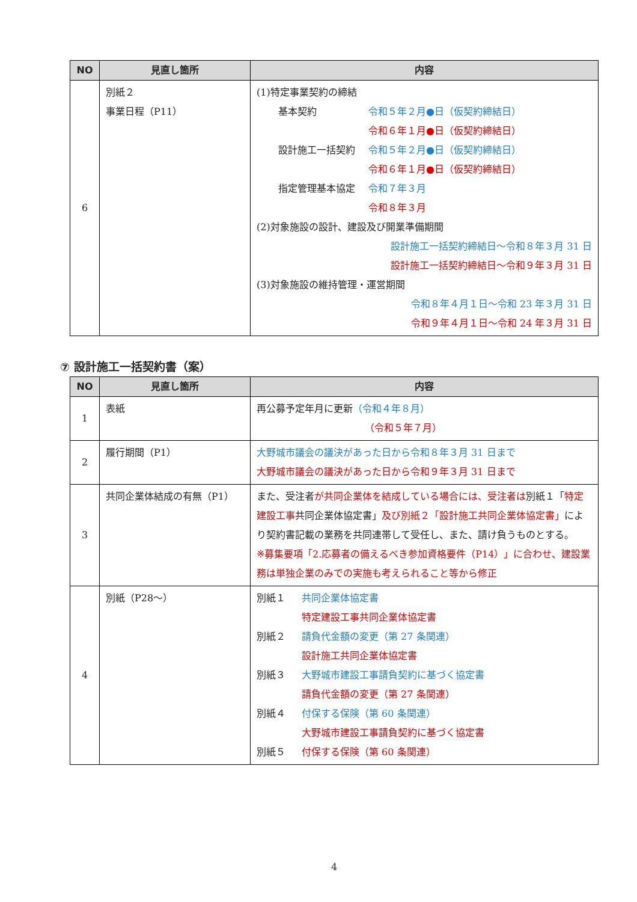| NO | 見直し箇所 | 内容 |
| --- | --- | --- |
| 6 | 別紙２ 事業日程（P11） | (1)特定事業契約の締結 基本契約 令和５年２月●日（仮契約締結日） 令和６年１月●日（仮契約締結日） 設計施工一括契約 令和５年２月●日（仮契約締結日） 令和６年１月●日（仮契約締結日） 指定管理基本協定 令和７年３月 令和８年３月 (2)対象施設の設計、建設及び開業準備期間 設計施工一括契約締結日～令和８年３月 31 日 設計施工一括契約締結日～令和９年３月 31 日 (3)対象施設の維持管理・運営期間 令和８年４月１日～令和 23 年３月 31 日 令和９年４月１日～令和 24 年３月 31 日 |
⑦ 設計施工一括契約書（案）
| NO | 見直し箇所 | 内容 |
| --- | --- | --- |
| 1 | 表紙 | 再公募予定年月に更新 （令和４年８月） （令和５年７月） |
| 2 | 履行期間（P1） | 大野城市議会の議決があった日から令和８年３月 31 日まで 大野城市議会の議決があった日から令和９年３月 31 日まで |
| 3 | 共同企業体結成の有無（P1） | また、受注者 が共同企業体を結成している場合には、受注者は 別紙１「 特定建設工事 共同企業体協定書」 及び別紙２「設計施工共同企業体協定書」 により契約書記載の業務を共同連帯して受任し、また、請け負うものとする。 ※募集要項「2.応募者の備えるべき参加資格要件（P14）」に合わせ、建設業務は単独企業のみでの実施も考えられること等から修正 |
| 4 | 別紙（P28～） | 別紙１ 共同企業体協定書 特定建設工事共同企業体協定書 別紙２ 請負代金額の変更（第 27 条関連） 設計施工共同企業体協定書 別紙３ 大野城市建設工事請負契約に基づく協定書 請負代金額の変更（第 27 条関連） 別紙４ 付保する保険（第 60 条関連） 大野城市建設工事請負契約に基づく協定書 別紙５ 付保する保険（第 60 条関連） |
4